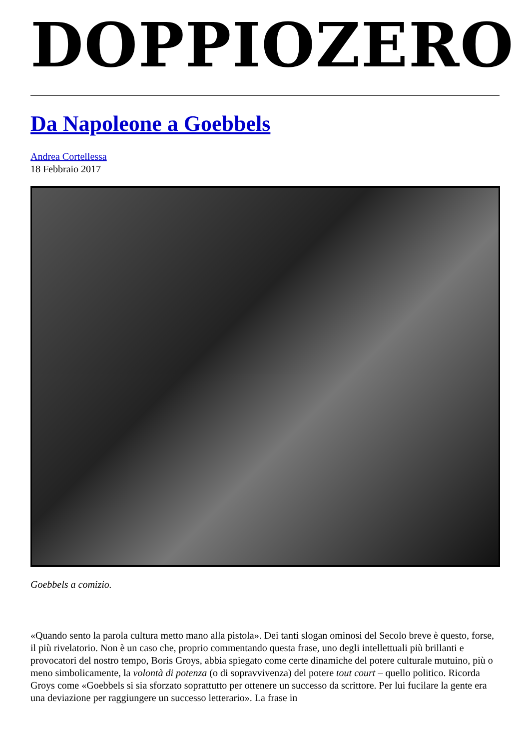DOPPIOZERO
Da Napoleone a Goebbels
Andrea Cortellessa
18 Febbraio 2017
Goebbels a comizio.
«Quando sento la parola cultura metto mano alla pistola». Dei tanti slogan ominosi del Secolo breve è questo, forse, il più rivelatorio. Non è un caso che, proprio commentando questa frase, uno degli intellettuali più brillanti e provocatori del nostro tempo, Boris Groys, abbia spiegato come certe dinamiche del potere culturale mutuino, più o meno simbolicamente, la volontà di potenza (o di sopravvivenza) del potere tout court – quello politico. Ricorda Groys come «Goebbels si sia sforzato soprattutto per ottenere un successo da scrittore. Per lui fucilare la gente era una deviazione per raggiungere un successo letterario». La frase in